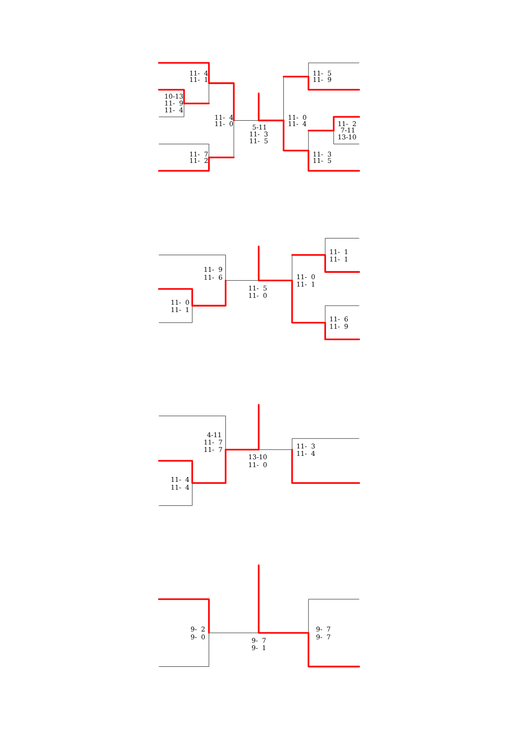11- 4
11- 1
11- 5
11- 9
10-13
11- 9
11- 4
11- 4
11- 0
11- 0
11- 4
5-11
11- 3
11- 5
11- 2
7-11
13-10
11- 7
11- 2
11- 3
11- 5
11- 1
11- 1
11- 9
11- 6
11- 0
11- 1
11- 5
11- 0
11- 0
11- 1
11- 6
11- 9
4-11
11- 7
11- 7
11- 3
11- 4
13-10
11- 0
11- 4
11- 4
9- 2
9- 0
9- 7
9- 7
9- 7
9- 1